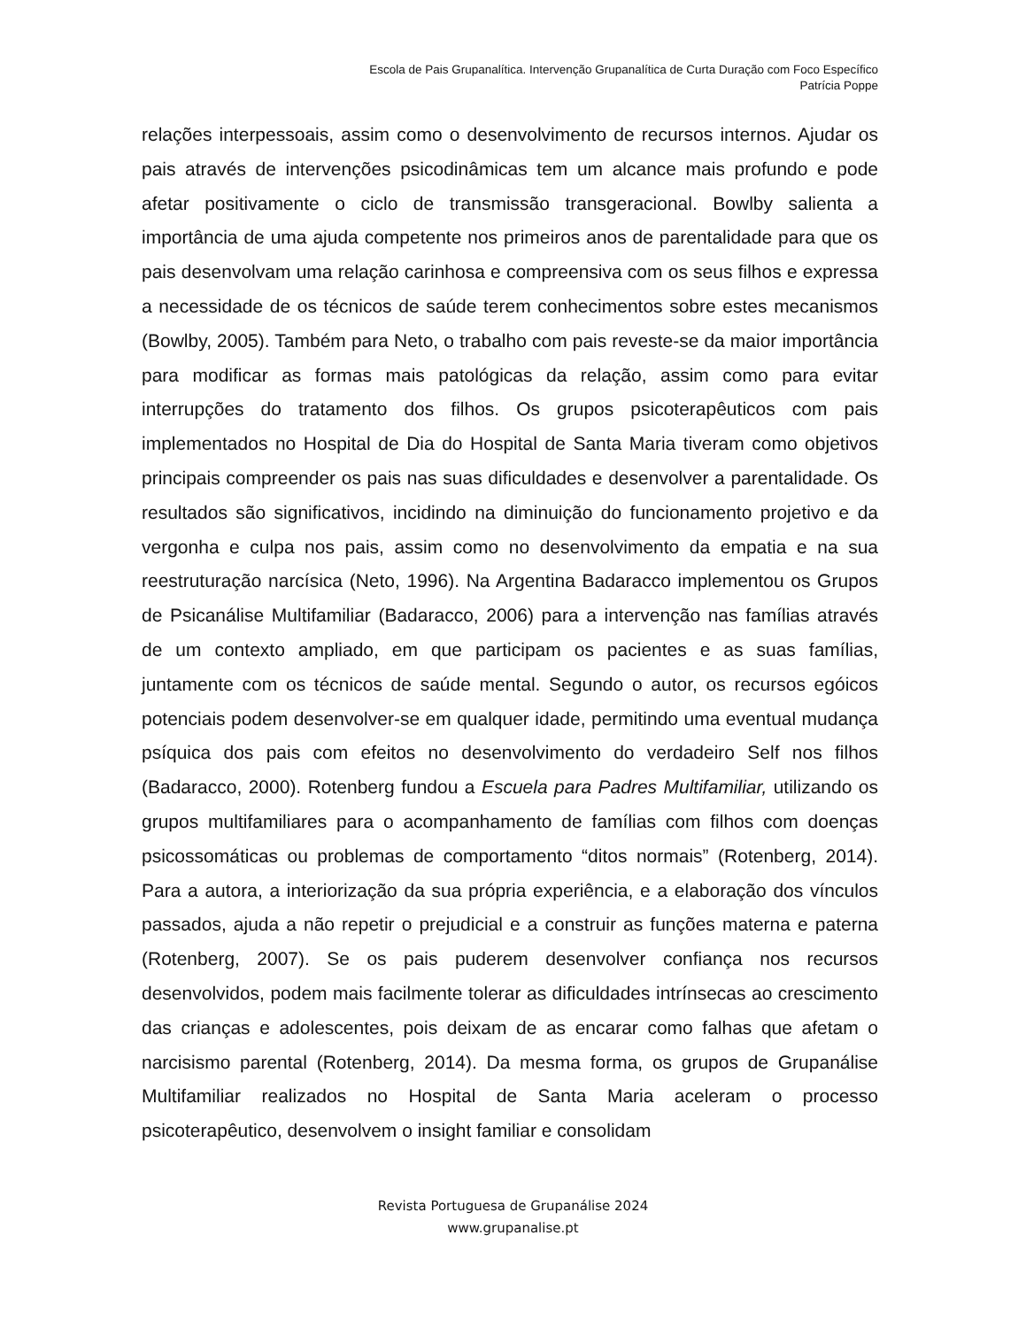Escola de Pais Grupanalítica. Intervenção Grupanalítica de Curta Duração com Foco Específico
Patrícia Poppe
relações interpessoais, assim como o desenvolvimento de recursos internos. Ajudar os pais através de intervenções psicodinâmicas tem um alcance mais profundo e pode afetar positivamente o ciclo de transmissão transgeracional. Bowlby salienta a importância de uma ajuda competente nos primeiros anos de parentalidade para que os pais desenvolvam uma relação carinhosa e compreensiva com os seus filhos e expressa a necessidade de os técnicos de saúde terem conhecimentos sobre estes mecanismos (Bowlby, 2005). Também para Neto, o trabalho com pais reveste-se da maior importância para modificar as formas mais patológicas da relação, assim como para evitar interrupções do tratamento dos filhos. Os grupos psicoterapêuticos com pais implementados no Hospital de Dia do Hospital de Santa Maria tiveram como objetivos principais compreender os pais nas suas dificuldades e desenvolver a parentalidade. Os resultados são significativos, incidindo na diminuição do funcionamento projetivo e da vergonha e culpa nos pais, assim como no desenvolvimento da empatia e na sua reestruturação narcísica (Neto, 1996). Na Argentina Badaracco implementou os Grupos de Psicanálise Multifamiliar (Badaracco, 2006) para a intervenção nas famílias através de um contexto ampliado, em que participam os pacientes e as suas famílias, juntamente com os técnicos de saúde mental. Segundo o autor, os recursos egóicos potenciais podem desenvolver-se em qualquer idade, permitindo uma eventual mudança psíquica dos pais com efeitos no desenvolvimento do verdadeiro Self nos filhos (Badaracco, 2000). Rotenberg fundou a Escuela para Padres Multifamiliar, utilizando os grupos multifamiliares para o acompanhamento de famílias com filhos com doenças psicossomáticas ou problemas de comportamento “ditos normais” (Rotenberg, 2014). Para a autora, a interiorização da sua própria experiência, e a elaboração dos vínculos passados, ajuda a não repetir o prejudicial e a construir as funções materna e paterna (Rotenberg, 2007). Se os pais puderem desenvolver confiança nos recursos desenvolvidos, podem mais facilmente tolerar as dificuldades intrínsecas ao crescimento das crianças e adolescentes, pois deixam de as encarar como falhas que afetam o narcisismo parental (Rotenberg, 2014). Da mesma forma, os grupos de Grupanálise Multifamiliar realizados no Hospital de Santa Maria aceleram o processo psicoterapêutico, desenvolvem o insight familiar e consolidam
Revista Portuguesa de Grupanálise 2024
www.grupanalise.pt